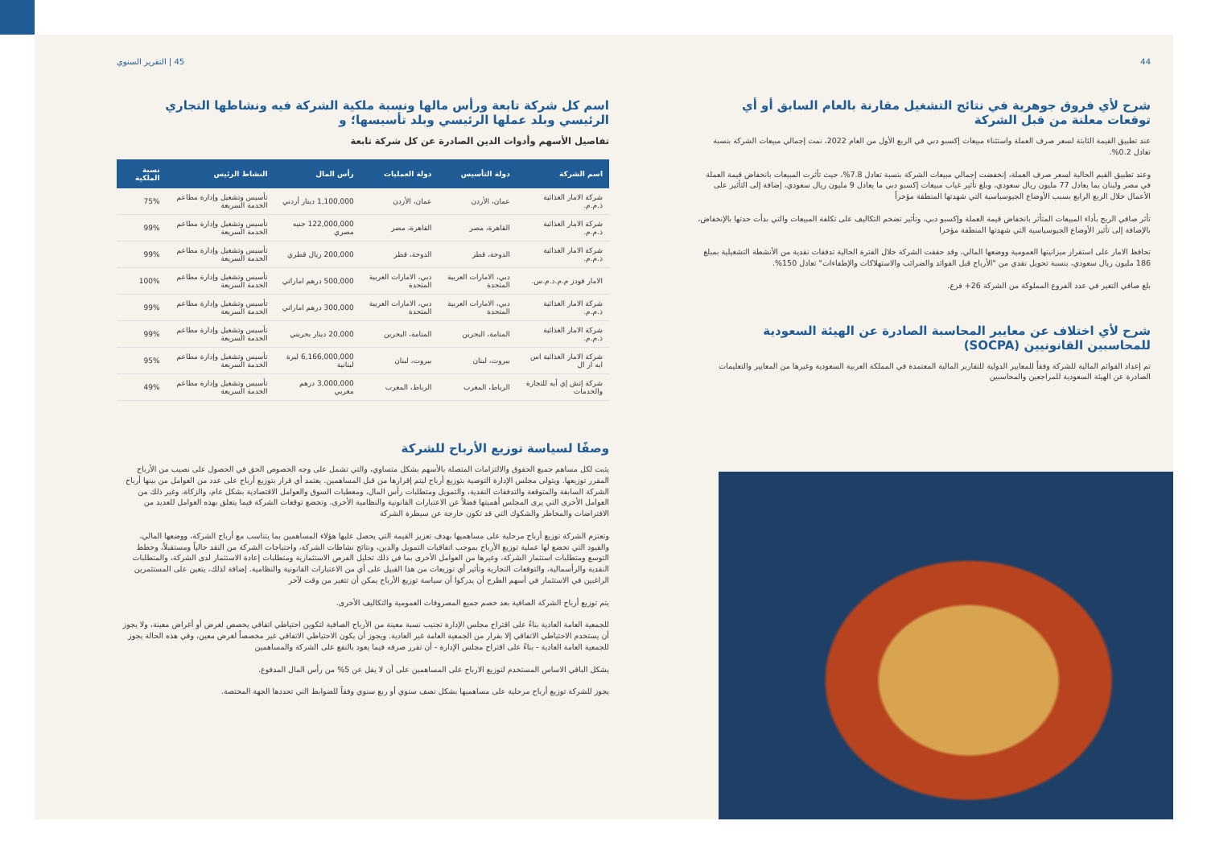44
شرح لأي فروق جوهرية في نتائج التشغيل مقارنة بالعام السابق أو أي توقعات معلنة من قبل الشركة
عند تطبيق القيمة الثابتة لسعر صرف العملة واستثناء مبيعات إكسبو دبي في الربع الأول من العام 2022، نمت إجمالي مبيعات الشركة بنسبة تعادل 0.2%.
وعند تطبيق القيم الحالية لسعر صرف العملة، إنخفضت إجمالي مبيعات الشركة بنسبة تعادل 7.8%، حيث تأثرت المبيعات بانخفاض قيمة العملة في مصر ولبنان بما يعادل 77 مليون ريال سعودي، وبلغ تأثير غياب مبيعات إكسبو دبي ما يعادل 9 مليون ريال سعودي، إضافة إلى التأثير على الأعمال خلال الربع الرابع بسبب الأوضاع الجيوسياسية التي شهدتها المنطقة مؤخراً
تأثر صافي الربح بأداء المبيعات المتأثر بانخفاض قيمة العملة وإكسبو دبي، وتأثير تضخم التكاليف على تكلفة المبيعات والتي بدأت حدتها بالإنخفاض، بالإضافة إلى تأثير الأوضاع الجيوسياسية التي شهدتها المنطقة مؤخرا
تحافظ الامار على استقرار ميزانيتها العمومية ووضعها المالي، وقد حققت الشركة خلال الفترة الحالية تدفقات نقدية من الأنشطة التشغيلية بمبلغ 186 مليون ريال سعودي، بنسبة تحويل نقدي من "الأرباح قبل الفوائد والضرائب والاستهلاكات والإطفاءات" تعادل 150%.
بلغ صافي التغير في عدد الفروع المملوكة من الشركة 26+ فرع.
شرح لأي اختلاف عن معايير المحاسبة الصادرة عن الهيئة السعودية للمحاسبين القانونيين (SOCPA)
تم إعداد القوائم المالية للشركة وفقاً للمعايير الدولية للتقارير المالية المعتمدة في المملكة العربية السعودية وغيرها من المعايير والتعليمات الصادرة عن الهيئة السعودية للمراجعين والمحاسبين
45 | التقرير السنوي
اسم كل شركة تابعة ورأس مالها ونسبة ملكية الشركة فيه ونشاطها التجاري الرئيسي وبلد عملها الرئيسي وبلد تأسيسها؛ و
تفاصيل الأسهم وأدوات الدين الصادرة عن كل شركة تابعة
| اسم الشركة | دولة التأسيس | دولة العمليات | رأس المال | النشاط الرئيس | نسبة الملكية |
| --- | --- | --- | --- | --- | --- |
| شركة الامار الغذائية ذ.م.م. | عمان، الأردن | عمان، الأردن | 1,100,000 دينار أردني | تأسيس وتشغيل وإدارة مطاعم الخدمة السريعة | 75% |
| شركة الامار الغذائية ذ.م.م. | القاهرة، مصر | القاهرة، مصر | 122,000,000 جنيه مصري | تأسيس وتشغيل وإدارة مطاعم الخدمة السريعة | 99% |
| شركة الامار الغذائية ذ.م.م. | الدوحة، قطر | الدوحة، قطر | 200,000 ريال قطري | تأسيس وتشغيل وإدارة مطاعم الخدمة السريعة | 99% |
| الامار فودز م.م.د.م.س. | دبي، الامارات العربية المتحدة | دبي، الامارات العربية المتحدة | 500,000 درهم اماراتي | تأسيس وتشغيل وإدارة مطاعم الخدمة السريعة | 100% |
| شركة الامار الغذائية ذ.م.م. | دبي، الامارات العربية المتحدة | دبي، الامارات العربية المتحدة | 300,000 درهم اماراتي | تأسيس وتشغيل وإدارة مطاعم الخدمة السريعة | 99% |
| شركة الامار الغذائية ذ.م.م. | المنامة، البحرين | المنامة، البحرين | 20,000 دينار بحريني | تأسيس وتشغيل وإدارة مطاعم الخدمة السريعة | 99% |
| شركة الامار الغذائية اس ايه ار ال | بيروت، لبنان | بيروت، لبنان | 6,166,000,000 ليرة لبنانية | تأسيس وتشغيل وإدارة مطاعم الخدمة السريعة | 95% |
| شركة إتش إي أيه للتجارة والخدمات | الرباط، المغرب | الرباط، المغرب | 3,000,000 درهم مغربي | تأسيس وتشغيل وإدارة مطاعم الخدمة السريعة | 49% |
وصفًا لسياسة توزيع الأرباح للشركة
يثبت لكل مساهم جميع الحقوق والالتزامات المتصلة بالأسهم بشكل متساوي، والتي تشمل على وجه الخصوص الحق في الحصول على نصيب من الأرباح المقرر توزيعها. ويتولى مجلس الإدارة التوصية بتوزيع أرباح ليتم إقرارها من قبل المساهمين. يعتمد أي قرار بتوزيع أرباح على عدد من العوامل من بينها أرباح الشركة السابقة والمتوقعة والتدفقات النقدية، والتمويل ومتطلبات رأس المال، ومعطيات السوق والعوامل الاقتصادية بشكل عام، والزكاة، وغير ذلك من العوامل الأخرى التي يرى المجلس أهميتها فضلاً عن الاعتبارات القانونية والنظامية الأخرى. وتخضع توقعات الشركة فيما يتعلق بهذه العوامل للعديد من الافتراضات والمخاطر والشكوك التي قد تكون خارجة عن سيطرة الشركة
وتعتزم الشركة توزيع أرباح مرحلية على مساهميها بهدف تعزيز القيمة التي يحصل عليها هؤلاء المساهمين بما يتناسب مع أرباح الشركة، ووضعها المالي، والقيود التي تخضع لها عملية توزيع الأرباح بموجب اتفاقيات التمويل والدين، ونتائج نشاطات الشركة، واحتياجات الشركة من النقد حالياً ومستقبلاً، وخطط التوسع ومتطلبات استثمار الشركة، وغيرها من العوامل الأخرى بما في ذلك تحليل الفرص الاستثمارية ومتطلبات إعادة الاستثمار لدى الشركة، والمتطلبات النقدية والرأسمالية، والتوقعات التجارية وتأثير أي توزيعات من هذا القبيل على أي من الاعتبارات القانونية والنظامية. إضافة لذلك، يتعين على المستثمرين الراغبين في الاستثمار في أسهم الطرح أن يدركوا أن سياسة توزيع الأرباح يمكن أن تتغير من وقت لآخر
يتم توزيع أرباح الشركة الصافية بعد خصم جميع المصروفات العمومية والتكاليف الأخرى.
للجمعية العامة العادية بناءً على اقتراح مجلس الإدارة تجنيب نسبة معينة من الأرباح الصافية لتكوين احتياطي اتفاقي يخصص لغرض أو أغراض معينة، ولا يجوز أن يستخدم الاحتياطي الاتفاقي إلا بقرار من الجمعية العامة غير العادية. ويجوز أن يكون الاحتياطي الاتفاقي غير مخصصاً لغرض معين، وفي هذه الحالة يجوز للجمعية العامة العادية - بناءً على اقتراح مجلس الإدارة - أن تقرر صرفه فيما يعود بالنفع على الشركة والمساهمين
يشكل الباقي الاساس المستخدم لتوزيع الارباح على المساهمين على أن لا يقل عن 5% من رأس المال المدفوع.
يجوز للشركة توزيع أرباح مرحلية على مساهميها بشكل نصف سنوي أو ربع سنوي وفقاً للضوابط التي تحددها الجهة المختصة.